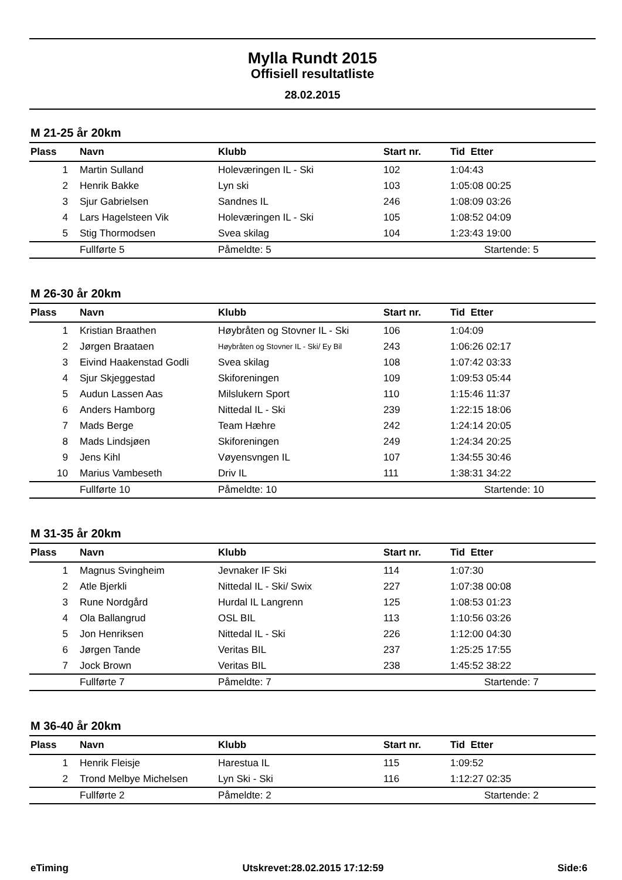Mylla Rundt 2015
Offisiell resultatliste
28.02.2015
M 21-25 år 20km
| Plass | Navn | Klubb | Start nr. | Tid Etter |
| --- | --- | --- | --- | --- |
| 1 | Martin Sulland | Holeværingen IL - Ski | 102 | 1:04:43 |
| 2 | Henrik Bakke | Lyn ski | 103 | 1:05:08 00:25 |
| 3 | Sjur Gabrielsen | Sandnes IL | 246 | 1:08:09 03:26 |
| 4 | Lars Hagelsteen Vik | Holeværingen IL - Ski | 105 | 1:08:52 04:09 |
| 5 | Stig Thormodsen | Svea skilag | 104 | 1:23:43 19:00 |
| | Fullførte 5 | Påmeldte: 5 | | Startende: 5 |
M 26-30 år 20km
| Plass | Navn | Klubb | Start nr. | Tid Etter |
| --- | --- | --- | --- | --- |
| 1 | Kristian Braathen | Høybråten og Stovner IL - Ski | 106 | 1:04:09 |
| 2 | Jørgen Braataen | Høybråten og Stovner IL - Ski/ Ey Bil | 243 | 1:06:26 02:17 |
| 3 | Eivind Haakenstad Godli | Svea skilag | 108 | 1:07:42 03:33 |
| 4 | Sjur Skjeggestad | Skiforeningen | 109 | 1:09:53 05:44 |
| 5 | Audun Lassen Aas | Milslukern Sport | 110 | 1:15:46 11:37 |
| 6 | Anders Hamborg | Nittedal IL - Ski | 239 | 1:22:15 18:06 |
| 7 | Mads Berge | Team Hæhre | 242 | 1:24:14 20:05 |
| 8 | Mads Lindsjøen | Skiforeningen | 249 | 1:24:34 20:25 |
| 9 | Jens Kihl | Vøyensvngen IL | 107 | 1:34:55 30:46 |
| 10 | Marius Vambeseth | Driv IL | 111 | 1:38:31 34:22 |
| | Fullførte 10 | Påmeldte: 10 | | Startende: 10 |
M 31-35 år 20km
| Plass | Navn | Klubb | Start nr. | Tid Etter |
| --- | --- | --- | --- | --- |
| 1 | Magnus Svingheim | Jevnaker IF Ski | 114 | 1:07:30 |
| 2 | Atle Bjerkli | Nittedal IL - Ski/ Swix | 227 | 1:07:38 00:08 |
| 3 | Rune Nordgård | Hurdal IL Langrenn | 125 | 1:08:53 01:23 |
| 4 | Ola Ballangrud | OSL BIL | 113 | 1:10:56 03:26 |
| 5 | Jon Henriksen | Nittedal IL - Ski | 226 | 1:12:00 04:30 |
| 6 | Jørgen Tande | Veritas BIL | 237 | 1:25:25 17:55 |
| 7 | Jock Brown | Veritas BIL | 238 | 1:45:52 38:22 |
| | Fullførte 7 | Påmeldte: 7 | | Startende: 7 |
M 36-40 år 20km
| Plass | Navn | Klubb | Start nr. | Tid Etter |
| --- | --- | --- | --- | --- |
| 1 | Henrik Fleisje | Harestua IL | 115 | 1:09:52 |
| 2 | Trond Melbye Michelsen | Lyn Ski - Ski | 116 | 1:12:27 02:35 |
| | Fullførte 2 | Påmeldte: 2 | | Startende: 2 |
eTiming Utskrevet:28.02.2015 17:12:59 Side:6